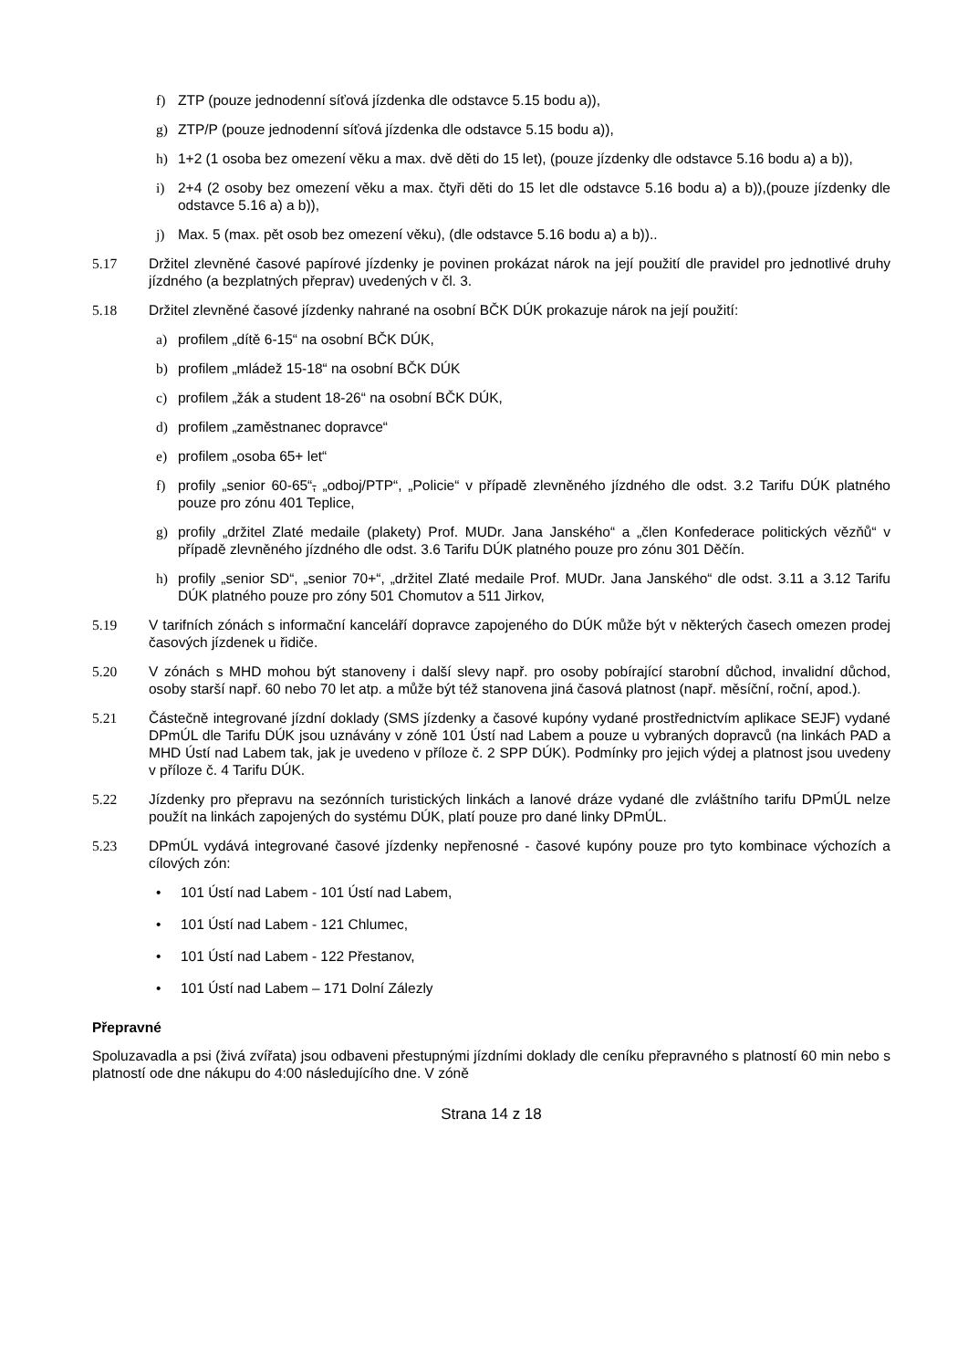f) ZTP (pouze jednodenní síťová jízdenka dle odstavce 5.15 bodu a)),
g) ZTP/P (pouze jednodenní síťová jízdenka dle odstavce 5.15 bodu a)),
h) 1+2 (1 osoba bez omezení věku a max. dvě děti do 15 let), (pouze jízdenky dle odstavce 5.16 bodu a) a b)),
i) 2+4 (2 osoby bez omezení věku a max. čtyři děti do 15 let dle odstavce 5.16 bodu a) a b)),(pouze jízdenky dle odstavce 5.16 a) a b)),
j) Max. 5 (max. pět osob bez omezení věku), (dle odstavce 5.16 bodu a) a b))..
5.17 Držitel zlevněné časové papírové jízdenky je povinen prokázat nárok na její použití dle pravidel pro jednotlivé druhy jízdného (a bezplatných přeprav) uvedených v čl. 3.
5.18 Držitel zlevněné časové jízdenky nahrané na osobní BČK DÚK prokazuje nárok na její použití:
a) profilem „dítě 6-15“ na osobní BČK DÚK,
b) profilem „mládež 15-18“ na osobní BČK DÚK
c) profilem „žák a student 18-26“ na osobní BČK DÚK,
d) profilem „zaměstnanec dopravce“
e) profilem „osoba 65+ let“
f) profily „senior 60-65“, „odboj/PTP“, „Policie“ v případě zlevněného jízdného dle odst. 3.2 Tarifu DÚK platného pouze pro zónu 401 Teplice,
g) profily „držitel Zlaté medaile (plakety) Prof. MUDr. Jana Janského“ a „člen Konfederace politických vězňů“ v případě zlevněného jízdného dle odst. 3.6 Tarifu DÚK platného pouze pro zónu 301 Děčín.
h) profily „senior SD“, „senior 70+“, „držitel Zlaté medaile Prof. MUDr. Jana Janského“ dle odst. 3.11 a 3.12 Tarifu DÚK platného pouze pro zóny 501 Chomutov a 511 Jirkov,
5.19 V tarifních zónách s informační kanceláří dopravce zapojeného do DÚK může být v některých časech omezen prodej časových jízdenek u řidiče.
5.20 V zónách s MHD mohou být stanoveny i další slevy např. pro osoby pobírající starobní důchod, invalidní důchod, osoby starší např. 60 nebo 70 let atp. a může být též stanovena jiná časová platnost (např. měsíční, roční, apod.).
5.21 Částečně integrované jízdní doklady (SMS jízdenky a časové kupóny vydané prostřednictvím aplikace SEJF) vydané DPmÚL dle Tarifu DÚK jsou uznávány v zóně 101 Ústí nad Labem a pouze u vybraných dopravců (na linkách PAD a MHD Ústí nad Labem tak, jak je uvedeno v příloze č. 2 SPP DÚK). Podmínky pro jejich výdej a platnost jsou uvedeny v příloze č. 4 Tarifu DÚK.
5.22 Jízdenky pro přepravu na sezónních turistických linkách a lanové dráze vydané dle zvláštního tarifu DPmÚL nelze použít na linkách zapojených do systému DÚK, platí pouze pro dané linky DPmÚL.
5.23 DPmÚL vydává integrované časové jízdenky nepřenosné - časové kupóny pouze pro tyto kombinace výchozích a cílových zón:
• 101 Ústí nad Labem - 101 Ústí nad Labem,
• 101 Ústí nad Labem - 121 Chlumec,
• 101 Ústí nad Labem - 122 Přestanov,
• 101 Ústí nad Labem – 171 Dolní Zálezly
Přepravné
Spoluzavadla a psi (živá zvířata) jsou odbaveni přestupnými jízdními doklady dle ceníku přepravného s platností 60 min nebo s platností ode dne nákupu do 4:00 následujícího dne. V zóně
Strana 14 z 18